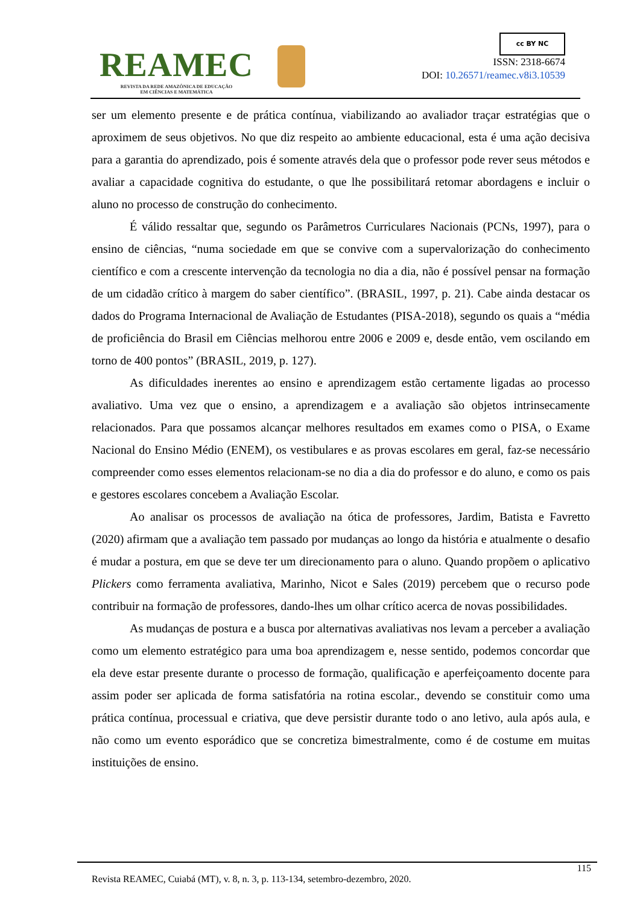REAMEC
REVISTA DA REDE AMAZÔNICA DE EDUCAÇÃO
EM CIÊNCIAS E MATEMÁTICA
cc BY NC
ISSN: 2318-6674
DOI: 10.26571/reamec.v8i3.10539
ser um elemento presente e de prática contínua, viabilizando ao avaliador traçar estratégias que o aproximem de seus objetivos. No que diz respeito ao ambiente educacional, esta é uma ação decisiva para a garantia do aprendizado, pois é somente através dela que o professor pode rever seus métodos e avaliar a capacidade cognitiva do estudante, o que lhe possibilitará retomar abordagens e incluir o aluno no processo de construção do conhecimento.
É válido ressaltar que, segundo os Parâmetros Curriculares Nacionais (PCNs, 1997), para o ensino de ciências, “numa sociedade em que se convive com a supervalorização do conhecimento científico e com a crescente intervenção da tecnologia no dia a dia, não é possível pensar na formação de um cidadão crítico à margem do saber científico”. (BRASIL, 1997, p. 21). Cabe ainda destacar os dados do Programa Internacional de Avaliação de Estudantes (PISA-2018), segundo os quais a “média de proficiência do Brasil em Ciências melhorou entre 2006 e 2009 e, desde então, vem oscilando em torno de 400 pontos” (BRASIL, 2019, p. 127).
As dificuldades inerentes ao ensino e aprendizagem estão certamente ligadas ao processo avaliativo. Uma vez que o ensino, a aprendizagem e a avaliação são objetos intrinsecamente relacionados. Para que possamos alcançar melhores resultados em exames como o PISA, o Exame Nacional do Ensino Médio (ENEM), os vestibulares e as provas escolares em geral, faz-se necessário compreender como esses elementos relacionam-se no dia a dia do professor e do aluno, e como os pais e gestores escolares concebem a Avaliação Escolar.
Ao analisar os processos de avaliação na ótica de professores, Jardim, Batista e Favretto (2020) afirmam que a avaliação tem passado por mudanças ao longo da história e atualmente o desafio é mudar a postura, em que se deve ter um direcionamento para o aluno. Quando propõem o aplicativo Plickers como ferramenta avaliativa, Marinho, Nicot e Sales (2019) percebem que o recurso pode contribuir na formação de professores, dando-lhes um olhar crítico acerca de novas possibilidades.
As mudanças de postura e a busca por alternativas avaliativas nos levam a perceber a avaliação como um elemento estratégico para uma boa aprendizagem e, nesse sentido, podemos concordar que ela deve estar presente durante o processo de formação, qualificação e aperfeiçoamento docente para assim poder ser aplicada de forma satisfatória na rotina escolar., devendo se constituir como uma prática contínua, processual e criativa, que deve persistir durante todo o ano letivo, aula após aula, e não como um evento esporádico que se concretiza bimestralmente, como é de costume em muitas instituições de ensino.
115
Revista REAMEC, Cuiabá (MT), v. 8, n. 3, p. 113-134, setembro-dezembro, 2020.